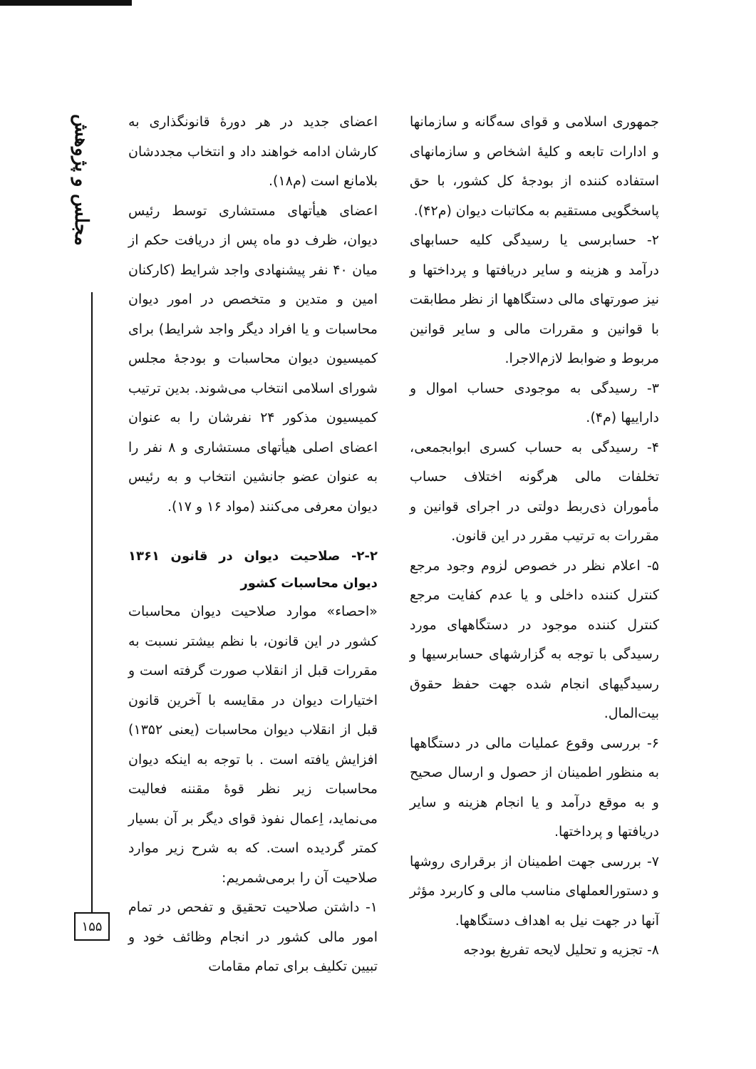مجلس و پژوهش
۱۵۵
اعضای جدید در هر دورهٔ قانونگذاری به کارشان ادامه خواهند داد و انتخاب مجددشان بلامانع است (م۱۸).
اعضای هیأتهای مستشاری توسط رئیس دیوان، ظرف دو ماه پس از دریافت حکم از میان ۴۰ نفر پیشنهادی واجد شرایط (کارکنان امین و متدین و متخصص در امور دیوان محاسبات و یا افراد دیگر واجد شرایط) برای کمیسیون دیوان محاسبات و بودجهٔ مجلس شورای اسلامی انتخاب می‌شوند. بدین ترتیب کمیسیون مذکور ۲۴ نفرشان را به عنوان اعضای اصلی هیأتهای مستشاری و ۸ نفر را به عنوان عضو جانشین انتخاب و به رئیس دیوان معرفی می‌کنند (مواد ۱۶ و ۱۷).
۲-۲- صلاحیت دیوان در قانون ۱۳۶۱ دیوان محاسبات کشور
«احصاء» موارد صلاحیت دیوان محاسبات کشور در این قانون، با نظم بیشتر نسبت به مقررات قبل از انقلاب صورت گرفته است و اختیارات دیوان در مقایسه با آخرین قانون قبل از انقلاب دیوان محاسبات (یعنی ۱۳۵۲) افزایش یافته است . با توجه به اینکه دیوان محاسبات زیر نظر قوهٔ مقننه فعالیت می‌نماید، اِعمال نفوذ قوای دیگر بر آن بسیار کمتر گردیده است. که به شرح زیر موارد صلاحیت آن را برمی‌شمریم:
۱- داشتن صلاحیت تحقیق و تفحص در تمام امور مالی کشور در انجام وظائف خود و تبیین تکلیف برای تمام مقامات
جمهوری اسلامی و قوای سه‌گانه و سازمانها و ادارات تابعه و کلیهٔ اشخاص و سازمانهای استفاده کننده از بودجهٔ کل کشور، با حق پاسخگویی مستقیم به مکاتبات دیوان (م۴۲).
۲- حسابرسی یا رسیدگی کلیه حسابهای درآمد و هزینه و سایر دریافتها و پرداختها و نیز صورتهای مالی دستگاهها از نظر مطابقت با قوانین و مقررات مالی و سایر قوانین مربوط و ضوابط لازم‌الاجرا.
۳- رسیدگی به موجودی حساب اموال و داراییها (م۴).
۴- رسیدگی به حساب کسری ابوابجمعی، تخلفات مالی هرگونه اختلاف حساب مأموران ذی‌ربط دولتی در اجرای قوانین و مقررات به ترتیب مقرر در این قانون.
۵- اعلام نظر در خصوص لزوم وجود مرجع کنترل کننده داخلی و یا عدم کفایت مرجع کنترل کننده موجود در دستگاههای مورد رسیدگی با توجه به گزارشهای حسابرسیها و رسیدگیهای انجام شده جهت حفظ حقوق بیت‌المال.
۶- بررسی وقوع عملیات مالی در دستگاهها به منظور اطمینان از حصول و ارسال صحیح و به موقع درآمد و یا انجام هزینه و سایر دریافتها و پرداختها.
۷- بررسی جهت اطمینان از برقراری روشها و دستورالعملهای مناسب مالی و کاربرد مؤثر آنها در جهت نیل به اهداف دستگاهها.
۸- تجزیه و تحلیل لایحه تفریغ بودجه